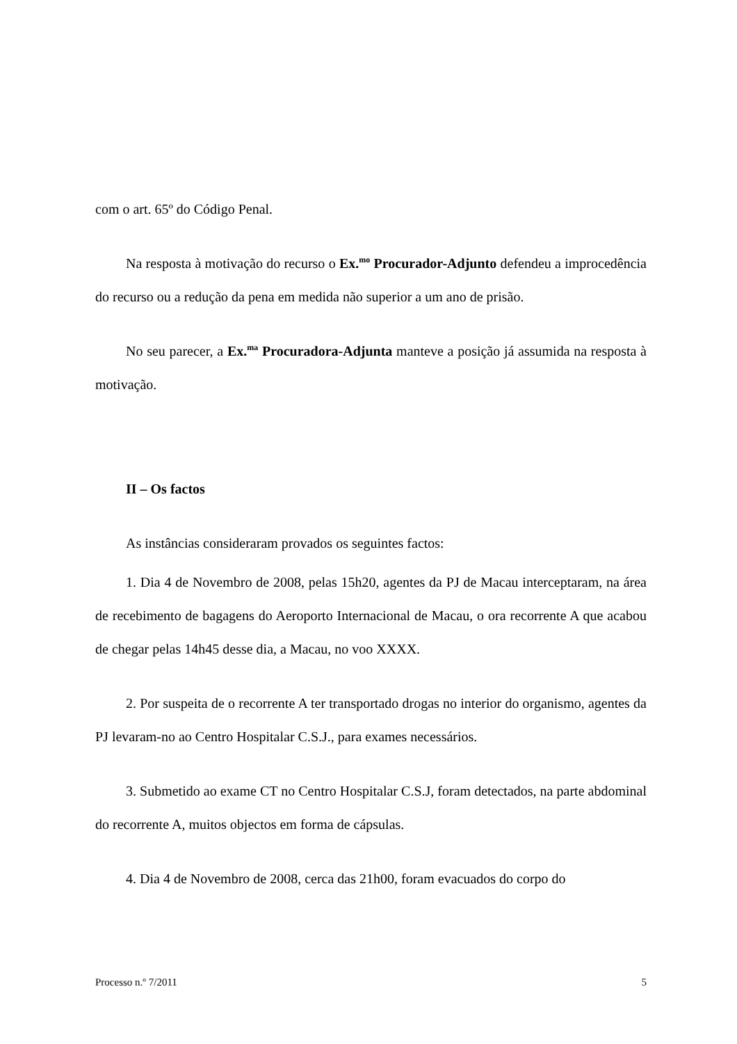com o art. 65º do Código Penal.
Na resposta à motivação do recurso o Ex.<sup>mo</sup> Procurador-Adjunto defendeu a improcedência do recurso ou a redução da pena em medida não superior a um ano de prisão.
No seu parecer, a Ex.<sup>ma</sup> Procuradora-Adjunta manteve a posição já assumida na resposta à motivação.
II – Os factos
As instâncias consideraram provados os seguintes factos:
1. Dia 4 de Novembro de 2008, pelas 15h20, agentes da PJ de Macau interceptaram, na área de recebimento de bagagens do Aeroporto Internacional de Macau, o ora recorrente A que acabou de chegar pelas 14h45 desse dia, a Macau, no voo XXXX.
2. Por suspeita de o recorrente A ter transportado drogas no interior do organismo, agentes da PJ levaram-no ao Centro Hospitalar C.S.J., para exames necessários.
3. Submetido ao exame CT no Centro Hospitalar C.S.J, foram detectados, na parte abdominal do recorrente A, muitos objectos em forma de cápsulas.
4. Dia 4 de Novembro de 2008, cerca das 21h00, foram evacuados do corpo do
Processo n.º 7/2011 5